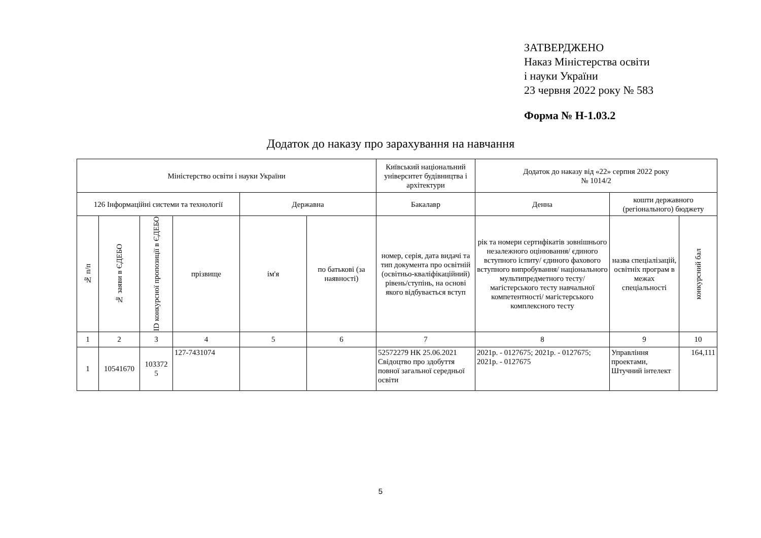ЗАТВЕРДЖЕНО
Наказ Міністерства освіти
і науки України
23 червня 2022 року № 583
Форма № Н-1.03.2
Додаток до наказу про зарахування на навчання
| Міністерство освіти і науки України | | | | | | Київський національний університет будівництва і архітектури | Додаток до наказу від «22» серпня 2022 року № 1014/2 | | |
| 126 Інформаційні системи та технології | | | | Державна | | Бакалавр | Денна | кошти державного (регіонального) бюджету | |
| № п/п | № заяви в ЄДЕБО | ID конкурсної пропозиції в ЄДЕБО | прізвище | ім'я | по батькові (за наявності) | номер, серія, дата видачі та тип документа про освітній (освітньо-кваліфікаційний) рівень/ступінь, на основі якого відбувається вступ | рік та номери сертифікатів зовнішнього незалежного оцінювання/ єдиного вступного іспиту/ єдиного фахового вступного випробування/ національного мультипредметного тесту/ магістерського тесту навчальної компетентності/ магістерського комплексного тесту | назва спеціалізацій, освітніх програм в межах спеціальності | конкурсний бал |
| 1 | 2 | 3 | 4 | 5 | 6 | 7 | 8 | 9 | 10 |
| 1 | 10541670 | 103372 5 | 127-7431074 | | | 52572279 НК 25.06.2021 Свідоцтво про здобуття повної загальної середньої освіти | 2021р. - 0127675; 2021р. - 0127675; 2021р. - 0127675 | Управління проектами, Штучний інтелект | 164,111 |
5